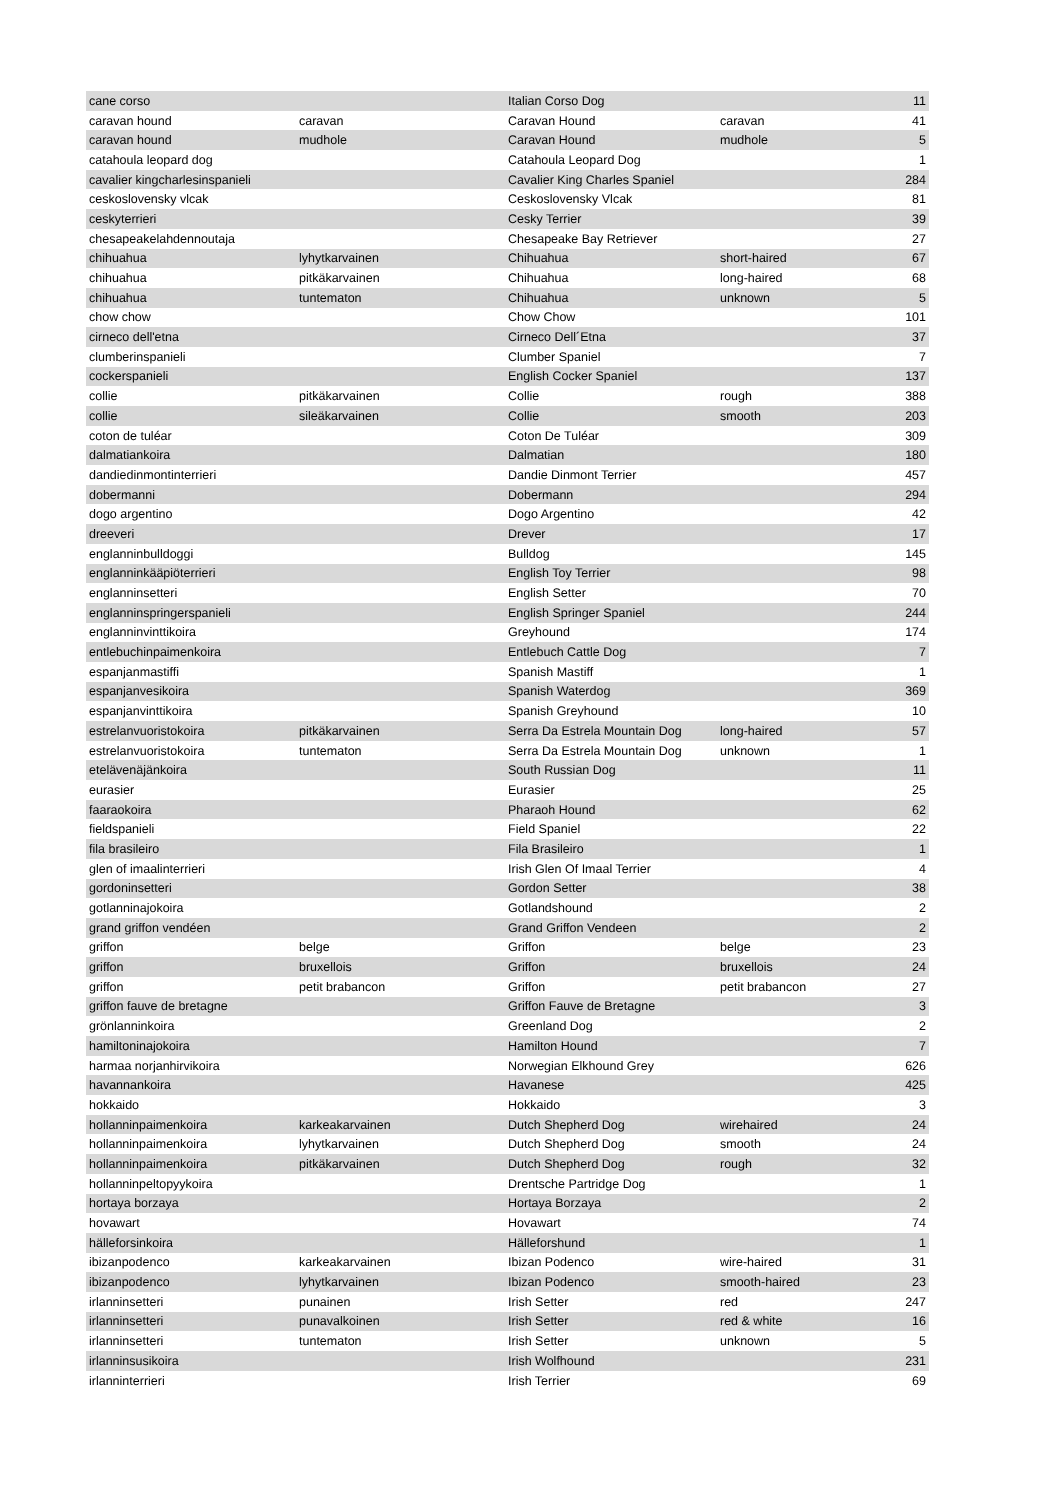| cane corso | | Italian Corso Dog | | 11 |
| caravan hound | caravan | Caravan Hound | caravan | 41 |
| caravan hound | mudhole | Caravan Hound | mudhole | 5 |
| catahoula leopard dog | | Catahoula Leopard Dog | | 1 |
| cavalier kingcharlesinspanieli | | Cavalier King Charles Spaniel | | 284 |
| ceskoslovensky vlcak | | Ceskoslovensky Vlcak | | 81 |
| ceskyterrieri | | Cesky Terrier | | 39 |
| chesapeakelahdennoutaja | | Chesapeake Bay Retriever | | 27 |
| chihuahua | lyhytkarvainen | Chihuahua | short-haired | 67 |
| chihuahua | pitkäkarvainen | Chihuahua | long-haired | 68 |
| chihuahua | tuntematon | Chihuahua | unknown | 5 |
| chow chow | | Chow Chow | | 101 |
| cirneco dell'etna | | Cirneco Dell´Etna | | 37 |
| clumberinspanieli | | Clumber Spaniel | | 7 |
| cockerspanieli | | English Cocker Spaniel | | 137 |
| collie | pitkäkarvainen | Collie | rough | 388 |
| collie | sileäkarvainen | Collie | smooth | 203 |
| coton de tuléar | | Coton De Tuléar | | 309 |
| dalmatiankoira | | Dalmatian | | 180 |
| dandiedinmontinterrieri | | Dandie Dinmont Terrier | | 457 |
| dobermanni | | Dobermann | | 294 |
| dogo argentino | | Dogo Argentino | | 42 |
| dreeveri | | Drever | | 17 |
| englanninbulldoggi | | Bulldog | | 145 |
| englanninkääpiöterrieri | | English Toy Terrier | | 98 |
| englanninsetteri | | English Setter | | 70 |
| englanninspringerspanieli | | English Springer Spaniel | | 244 |
| englanninvinttikoira | | Greyhound | | 174 |
| entlebuchinpaimenkoira | | Entlebuch Cattle Dog | | 7 |
| espanjanmastiffi | | Spanish Mastiff | | 1 |
| espanjanvesikoira | | Spanish Waterdog | | 369 |
| espanjanvinttikoira | | Spanish Greyhound | | 10 |
| estrelanvuoristokoira | pitkäkarvainen | Serra Da Estrela Mountain Dog | long-haired | 57 |
| estrelanvuoristokoira | tuntematon | Serra Da Estrela Mountain Dog | unknown | 1 |
| etelävenäjänkoira | | South Russian Dog | | 11 |
| eurasier | | Eurasier | | 25 |
| faaraokoira | | Pharaoh Hound | | 62 |
| fieldspanieli | | Field Spaniel | | 22 |
| fila brasileiro | | Fila Brasileiro | | 1 |
| glen of imaalinterrieri | | Irish Glen Of Imaal Terrier | | 4 |
| gordoninsetteri | | Gordon Setter | | 38 |
| gotlanninajokoira | | Gotlandshound | | 2 |
| grand griffon vendéen | | Grand Griffon Vendeen | | 2 |
| griffon | belge | Griffon | belge | 23 |
| griffon | bruxellois | Griffon | bruxellois | 24 |
| griffon | petit brabancon | Griffon | petit brabancon | 27 |
| griffon fauve de bretagne | | Griffon Fauve de Bretagne | | 3 |
| grönlanninkoira | | Greenland Dog | | 2 |
| hamiltoninajokoira | | Hamilton Hound | | 7 |
| harmaa norjanhirvikoira | | Norwegian Elkhound Grey | | 626 |
| havannankoira | | Havanese | | 425 |
| hokkaido | | Hokkaido | | 3 |
| hollanninpaimenkoira | karkeakarvainen | Dutch Shepherd Dog | wirehaired | 24 |
| hollanninpaimenkoira | lyhytkarvainen | Dutch Shepherd Dog | smooth | 24 |
| hollanninpaimenkoira | pitkäkarvainen | Dutch Shepherd Dog | rough | 32 |
| hollanninpeltopyykoira | | Drentsche Partridge Dog | | 1 |
| hortaya borzaya | | Hortaya Borzaya | | 2 |
| hovawart | | Hovawart | | 74 |
| hälleforsinkoira | | Hälleforshund | | 1 |
| ibizanpodenco | karkeakarvainen | Ibizan Podenco | wire-haired | 31 |
| ibizanpodenco | lyhytkarvainen | Ibizan Podenco | smooth-haired | 23 |
| irlanninsetteri | punainen | Irish Setter | red | 247 |
| irlanninsetteri | punavalkoinen | Irish Setter | red & white | 16 |
| irlanninsetteri | tuntematon | Irish Setter | unknown | 5 |
| irlanninsusikoira | | Irish Wolfhound | | 231 |
| irlanninterrieri | | Irish Terrier | | 69 |